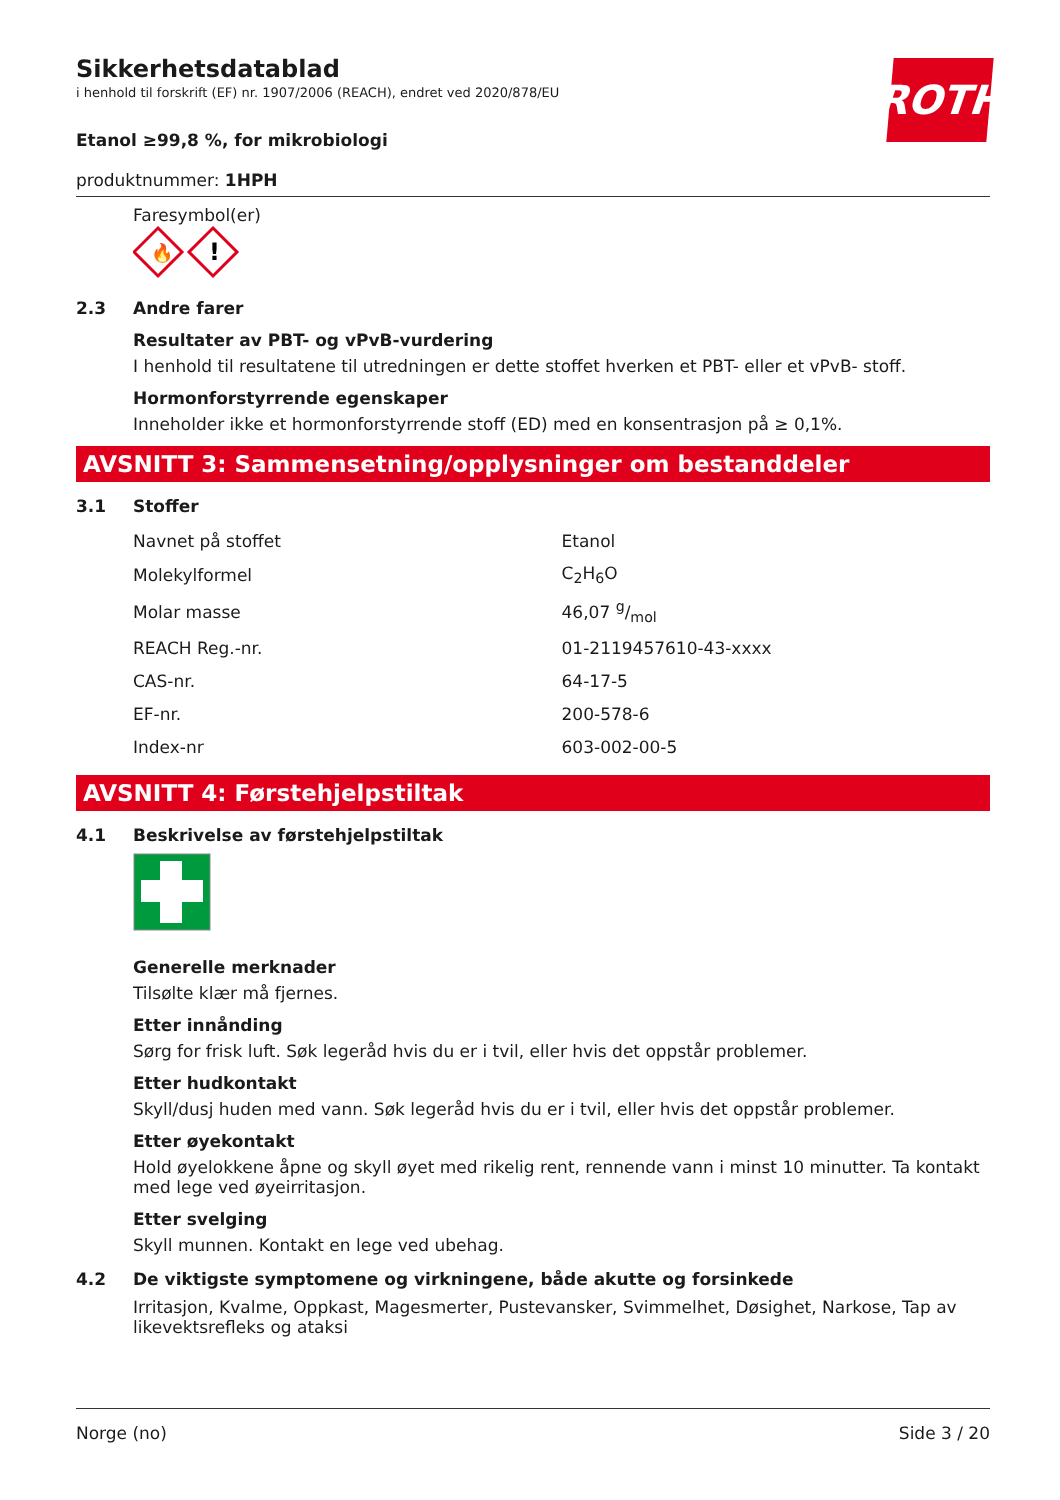Sikkerhetsdatablad
i henhold til forskrift (EF) nr. 1907/2006 (REACH), endret ved 2020/878/EU
ROTH
Etanol ≥99,8 %, for mikrobiologi
produktnummer: 1HPH
Faresymbol(er)
🔥
!
2.3 Andre farer
Resultater av PBT- og vPvB-vurdering
I henhold til resultatene til utredningen er dette stoffet hverken et PBT- eller et vPvB- stoff.
Hormonforstyrrende egenskaper
Inneholder ikke et hormonforstyrrende stoff (ED) med en konsentrasjon på ≥ 0,1%.
AVSNITT 3: Sammensetning/opplysninger om bestanddeler
3.1 Stoffer
| Navnet på stoffet | Etanol |
| Molekylformel | C<sub>2</sub>H<sub>6</sub>O |
| Molar masse | 46,07 g/mol |
| REACH Reg.-nr. | 01-2119457610-43-xxxx |
| CAS-nr. | 64-17-5 |
| EF-nr. | 200-578-6 |
| Index-nr | 603-002-00-5 |
AVSNITT 4: Førstehjelpstiltak
4.1 Beskrivelse av førstehjelpstiltak
Generelle merknader
Tilsølte klær må fjernes.
Etter innånding
Sørg for frisk luft. Søk legeråd hvis du er i tvil, eller hvis det oppstår problemer.
Etter hudkontakt
Skyll/dusj huden med vann. Søk legeråd hvis du er i tvil, eller hvis det oppstår problemer.
Etter øyekontakt
Hold øyelokkene åpne og skyll øyet med rikelig rent, rennende vann i minst 10 minutter. Ta kontakt med lege ved øyeirritasjon.
Etter svelging
Skyll munnen. Kontakt en lege ved ubehag.
4.2 De viktigste symptomene og virkningene, både akutte og forsinkede
Irritasjon, Kvalme, Oppkast, Magesmerter, Pustevansker, Svimmelhet, Døsighet, Narkose, Tap av like­vektsrefleks og ataksi
Norge (no) Side 3 / 20